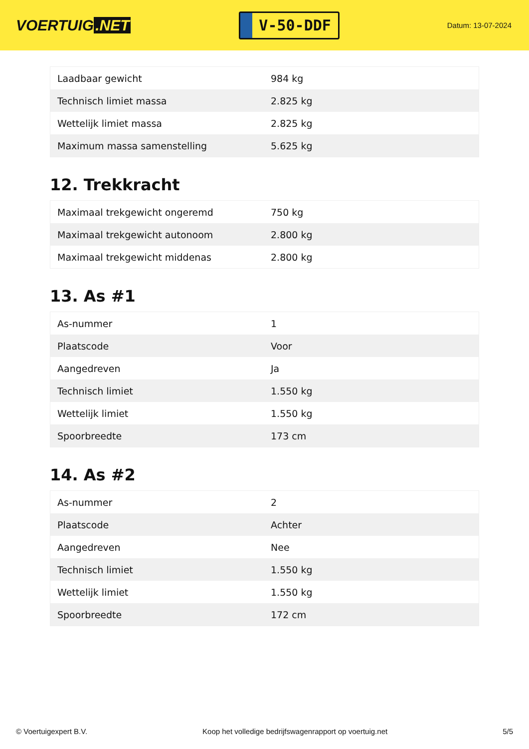VOERTUIG.NET
V-50-DDF
Datum: 13-07-2024
| Laadbaar gewicht | 984 kg |
| Technisch limiet massa | 2.825 kg |
| Wettelijk limiet massa | 2.825 kg |
| Maximum massa samenstelling | 5.625 kg |
12. Trekkracht
| Maximaal trekgewicht ongeremd | 750 kg |
| Maximaal trekgewicht autonoom | 2.800 kg |
| Maximaal trekgewicht middenas | 2.800 kg |
13. As #1
| As-nummer | 1 |
| Plaatscode | Voor |
| Aangedreven | Ja |
| Technisch limiet | 1.550 kg |
| Wettelijk limiet | 1.550 kg |
| Spoorbreedte | 173 cm |
14. As #2
| As-nummer | 2 |
| Plaatscode | Achter |
| Aangedreven | Nee |
| Technisch limiet | 1.550 kg |
| Wettelijk limiet | 1.550 kg |
| Spoorbreedte | 172 cm |
© Voertuigexpert B.V. Koop het volledige bedrijfswagenrapport op voertuig.net 5/5